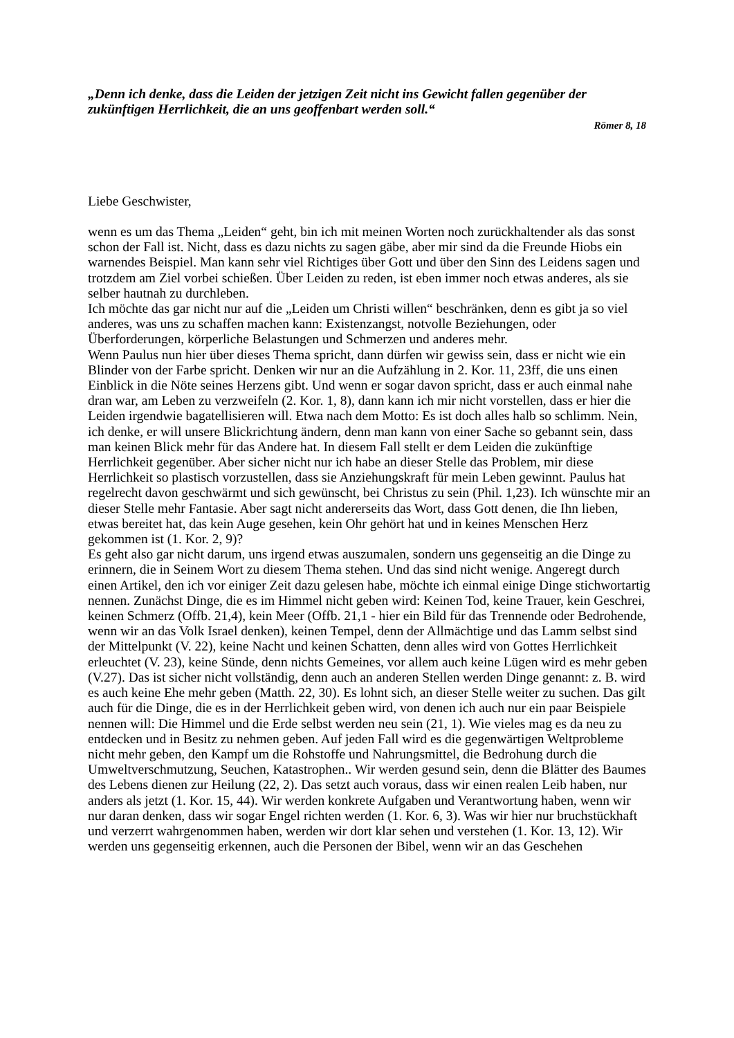„Denn ich denke, dass die Leiden der jetzigen Zeit nicht ins Gewicht fallen gegenüber der zukünftigen Herrlichkeit, die an uns geoffenbart werden soll.“
Römer 8, 18
Liebe Geschwister,
wenn es um das Thema „Leiden“ geht, bin ich mit meinen Worten noch zurückhaltender als das sonst schon der Fall ist. Nicht, dass es dazu nichts zu sagen gäbe, aber mir sind da die Freunde Hiobs ein warnendes Beispiel. Man kann sehr viel Richtiges über Gott und über den Sinn des Leidens sagen und trotzdem am Ziel vorbei schießen. Über Leiden zu reden, ist eben immer noch etwas anderes, als sie selber hautnah zu durchleben.
Ich möchte das gar nicht nur auf die „Leiden um Christi willen“ beschränken, denn es gibt ja so viel anderes, was uns zu schaffen machen kann: Existenzangst, notvolle Beziehungen, oder Überforderungen, körperliche Belastungen und Schmerzen und anderes mehr.
Wenn Paulus nun hier über dieses Thema spricht, dann dürfen wir gewiss sein, dass er nicht wie ein Blinder von der Farbe spricht. Denken wir nur an die Aufzählung in 2. Kor. 11, 23ff, die uns einen Einblick in die Nöte seines Herzens gibt. Und wenn er sogar davon spricht, dass er auch einmal nahe dran war, am Leben zu verzweifeln (2. Kor. 1, 8), dann kann ich mir nicht vorstellen, dass er hier die Leiden irgendwie bagatellisieren will. Etwa nach dem Motto: Es ist doch alles halb so schlimm. Nein, ich denke, er will unsere Blickrichtung ändern, denn man kann von einer Sache so gebannt sein, dass man keinen Blick mehr für das Andere hat. In diesem Fall stellt er dem Leiden die zukünftige Herrlichkeit gegenüber. Aber sicher nicht nur ich habe an dieser Stelle das Problem, mir diese Herrlichkeit so plastisch vorzustellen, dass sie Anziehungskraft für mein Leben gewinnt. Paulus hat regelrecht davon geschwärmt und sich gewünscht, bei Christus zu sein (Phil. 1,23). Ich wünschte mir an dieser Stelle mehr Fantasie. Aber sagt nicht andererseits das Wort, dass Gott denen, die Ihn lieben, etwas bereitet hat, das kein Auge gesehen, kein Ohr gehört hat und in keines Menschen Herz gekommen ist (1. Kor. 2, 9)?
Es geht also gar nicht darum, uns irgend etwas auszumalen, sondern uns gegenseitig an die Dinge zu erinnern, die in Seinem Wort zu diesem Thema stehen. Und das sind nicht wenige. Angeregt durch einen Artikel, den ich vor einiger Zeit dazu gelesen habe, möchte ich einmal einige Dinge stichwortartig nennen. Zunächst Dinge, die es im Himmel nicht geben wird: Keinen Tod, keine Trauer, kein Geschrei, keinen Schmerz (Offb. 21,4), kein Meer (Offb. 21,1 - hier ein Bild für das Trennende oder Bedrohende, wenn wir an das Volk Israel denken), keinen Tempel, denn der Allmächtige und das Lamm selbst sind der Mittelpunkt (V. 22), keine Nacht und keinen Schatten, denn alles wird von Gottes Herrlichkeit erleuchtet (V. 23), keine Sünde, denn nichts Gemeines, vor allem auch keine Lügen wird es mehr geben (V.27). Das ist sicher nicht vollständig, denn auch an anderen Stellen werden Dinge genannt: z. B. wird es auch keine Ehe mehr geben (Matth. 22, 30). Es lohnt sich, an dieser Stelle weiter zu suchen. Das gilt auch für die Dinge, die es in der Herrlichkeit geben wird, von denen ich auch nur ein paar Beispiele nennen will: Die Himmel und die Erde selbst werden neu sein (21, 1). Wie vieles mag es da neu zu entdecken und in Besitz zu nehmen geben. Auf jeden Fall wird es die gegenwärtigen Weltprobleme nicht mehr geben, den Kampf um die Rohstoffe und Nahrungsmittel, die Bedrohung durch die Umweltverschmutzung, Seuchen, Katastrophen.. Wir werden gesund sein, denn die Blätter des Baumes des Lebens dienen zur Heilung (22, 2). Das setzt auch voraus, dass wir einen realen Leib haben, nur anders als jetzt (1. Kor. 15, 44). Wir werden konkrete Aufgaben und Verantwortung haben, wenn wir nur daran denken, dass wir sogar Engel richten werden (1. Kor. 6, 3). Was wir hier nur bruchstückhaft und verzerrt wahrgenommen haben, werden wir dort klar sehen und verstehen (1. Kor. 13, 12). Wir werden uns gegenseitig erkennen, auch die Personen der Bibel, wenn wir an das Geschehen